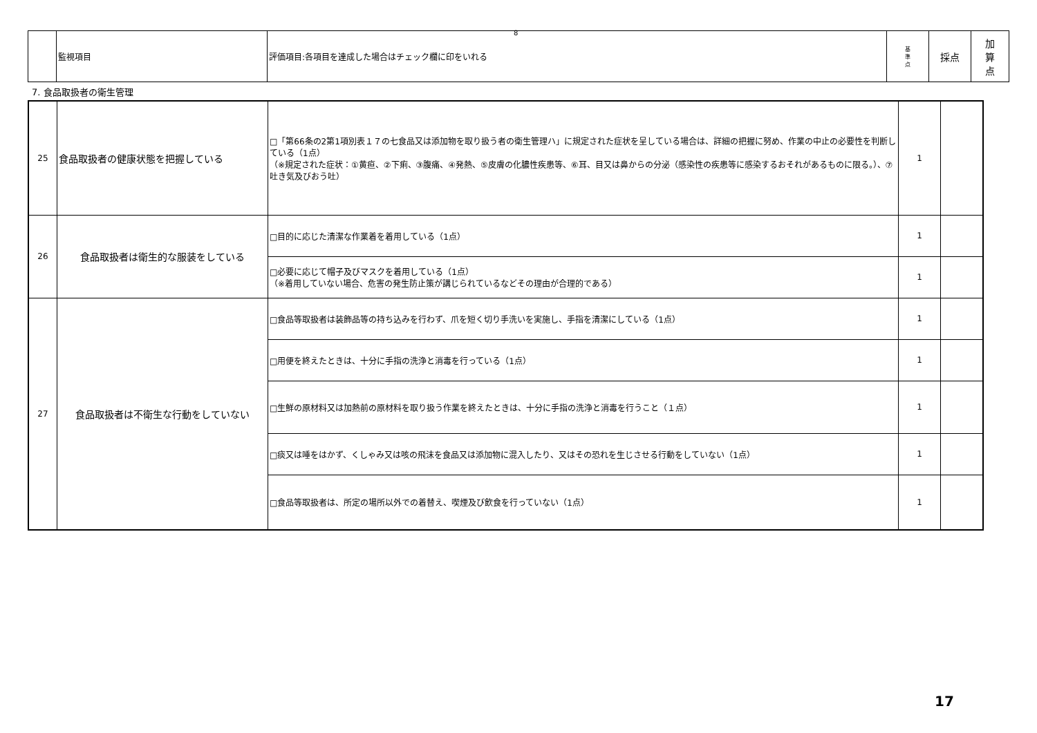8
| | 監視項目 | 評価項目:各項目を達成した場合はチェック欄に印をいれる | 基 準 点 | 採点 | 加 算 点 |
7. 食品取扱者の衛生管理
| 25 | 食品取扱者の健康状態を把握している | □「第66条の2第1項別表１７の七食品又は添加物を取り扱う者の衛生管理ハ」に規定された症状を呈している場合は、詳細の把握に努め、作業の中止の必要性を判断している（1点） （※規定された症状：①黄疸、②下痢、③腹痛、④発熱、⑤皮膚の化膿性疾患等、⑥耳、目又は鼻からの分泌（感染性の疾患等に感染するおそれがあるものに限る。）、⑦吐き気及びおう吐） | 1 | |
| 26 | 食品取扱者は衛生的な服装をしている | □目的に応じた清潔な作業着を着用している（1点） | 1 | |
| | | □必要に応じて帽子及びマスクを着用している（1点） （※着用していない場合、危害の発生防止策が講じられているなどその理由が合理的である） | 1 | |
| 27 | 食品取扱者は不衛生な行動をしていない | □食品等取扱者は装飾品等の持ち込みを行わず、爪を短く切り手洗いを実施し、手指を清潔にしている（1点） | 1 | |
| | | □用便を終えたときは、十分に手指の洗浄と消毒を行っている（1点） | 1 | |
| | | □生鮮の原材料又は加熱前の原材料を取り扱う作業を終えたときは、十分に手指の洗浄と消毒を行うこと（１点） | 1 | |
| | | □痰又は唾をはかず、くしゃみ又は咳の飛沫を食品又は添加物に混入したり、又はその恐れを生じさせる行動をしていない（1点） | 1 | |
| | | □食品等取扱者は、所定の場所以外での着替え、喫煙及び飲食を行っていない（1点） | 1 | |
17